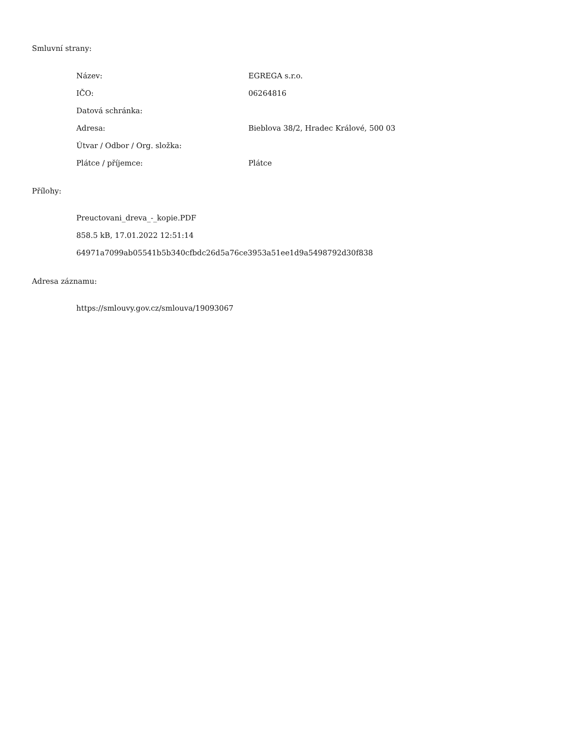Smluvní strany:
| Název: | EGREGA s.r.o. |
| IČO: | 06264816 |
| Datová schránka: | |
| Adresa: | Bieblova 38/2, Hradec Králové, 500 03 |
| Útvar / Odbor / Org. složka: | |
| Plátce / příjemce: | Plátce |
Přílohy:
Preuctovani_dreva_-_kopie.PDF
858.5 kB, 17.01.2022 12:51:14
64971a7099ab05541b5b340cfbdc26d5a76ce3953a51ee1d9a5498792d30f838
Adresa záznamu:
https://smlouvy.gov.cz/smlouva/19093067